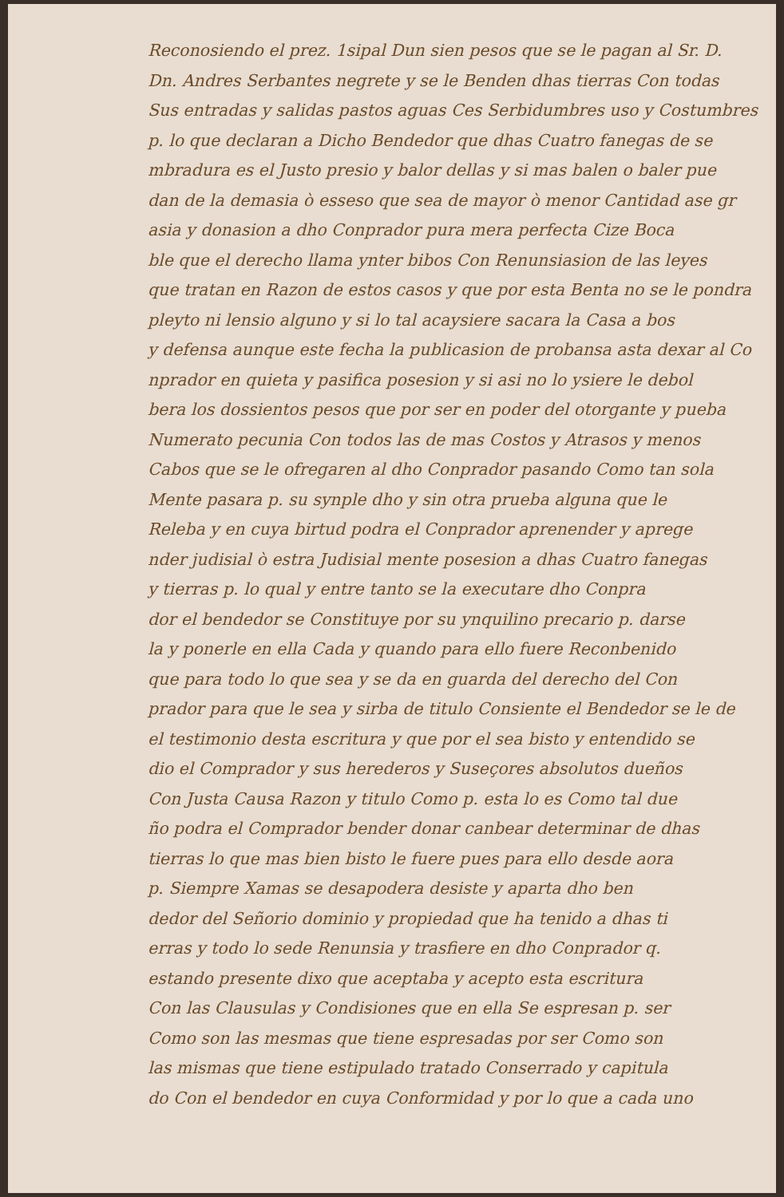Reconosiendo el prez. 1sipal Dun sien pesos que se le pagan al Sr. D.
Dn. Andres Serbantes negrete y se le Benden dhas tierras Con todas
Sus entradas y salidas pastos aguas Ces Serbidumbres uso y Costumbres
p. lo que declaran a Dicho Bendedor que dhas Cuatro fanegas de se
mbradura es el Justo presio y balor dellas y si mas balen o baler pue
dan de la demasia ò esseso que sea de mayor ò menor Cantidad ase gr
asia y donasion a dho Conprador pura mera perfecta Cize Boca
ble que el derecho llama ynter bibos Con Renunsiasion de las leyes
que tratan en Razon de estos casos y que por esta Benta no se le pondra
pleyto ni lensio alguno y si lo tal acaysiere sacara la Casa a bos
y defensa aunque este fecha la publicasion de probansa asta dexar al Co
nprador en quieta y pasifica posesion y si asi no lo ysiere le debol
bera los dossientos pesos que por ser en poder del otorgante y pueba
Numerato pecunia Con todos las de mas Costos y Atrasos y menos
Cabos que se le ofregaren al dho Conprador pasando Como tan sola
Mente pasara p. su synple dho y sin otra prueba alguna que le
Releba y en cuya birtud podra el Conprador aprenender y aprege
nder judisial ò estra Judisial mente posesion a dhas Cuatro fanegas
y tierras p. lo qual y entre tanto se la executare dho Conpra
dor el bendedor se Constituye por su ynquilino precario p. darse
la y ponerle en ella Cada y quando para ello fuere Reconbenido
que para todo lo que sea y se da en guarda del derecho del Con
prador para que le sea y sirba de titulo Consiente el Bendedor se le de
el testimonio desta escritura y que por el sea bisto y entendido se
dio el Comprador y sus herederos y Suseçores absolutos dueños
Con Justa Causa Razon y titulo Como p. esta lo es Como tal due
ño podra el Comprador bender donar canbear determinar de dhas
tierras lo que mas bien bisto le fuere pues para ello desde aora
p. Siempre Xamas se desapodera desiste y aparta dho ben
dedor del Señorio dominio y propiedad que ha tenido a dhas ti
erras y todo lo sede Renunsia y trasfiere en dho Conprador q.
estando presente dixo que aceptaba y acepto esta escritura
Con las Clausulas y Condisiones que en ella Se espresan p. ser
Como son las mesmas que tiene espresadas por ser Como son
las mismas que tiene estipulado tratado Conserrado y capitula
do Con el bendedor en cuya Conformidad y por lo que a cada uno